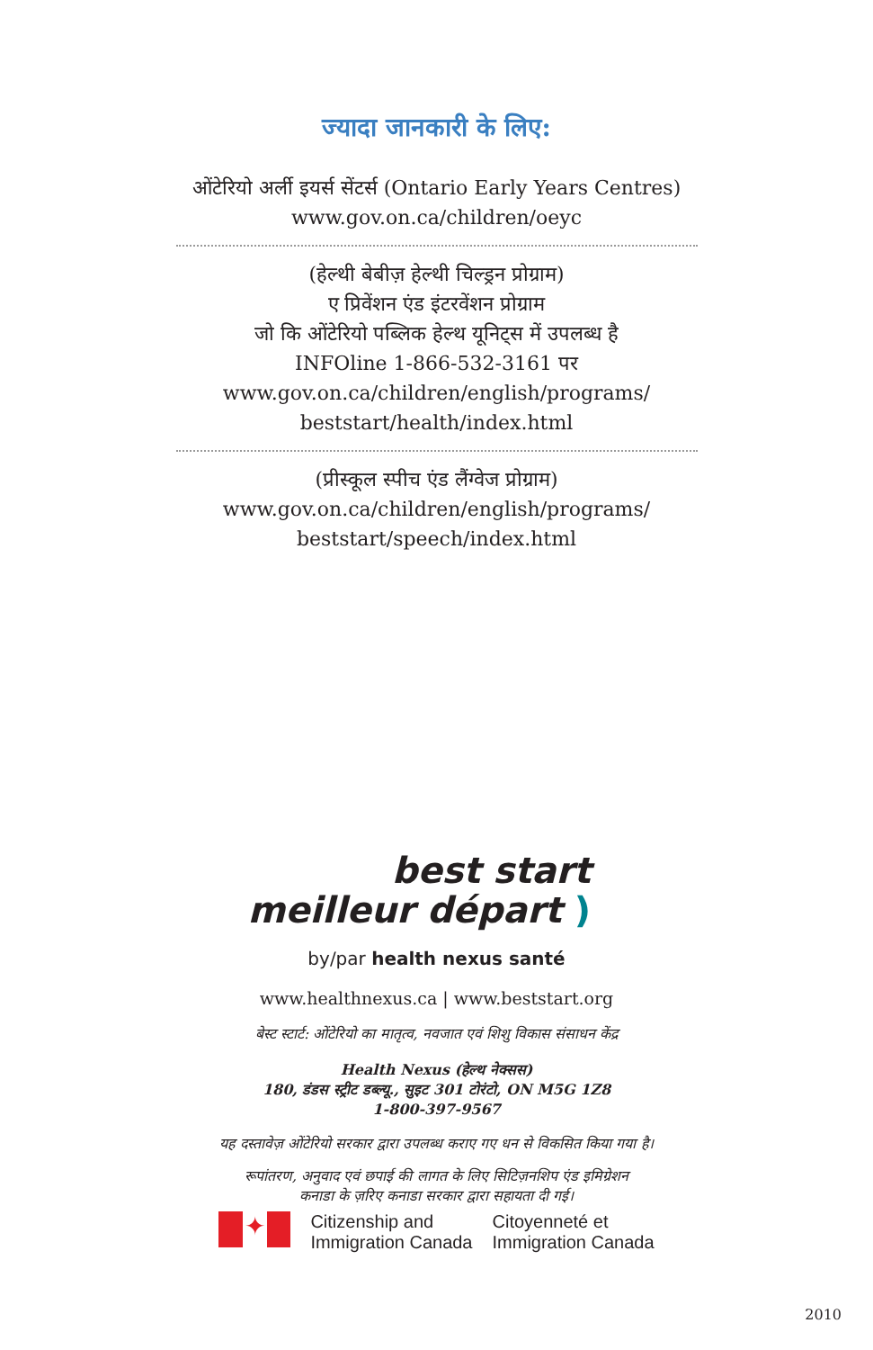ज्यादा जानकारी के लिए:
ओंटेरियो अर्ली इयर्स सेंटर्स (Ontario Early Years Centres)
www.gov.on.ca/children/oeyc
(हेल्थी बेबीज़ हेल्थी चिल्ड्रन प्रोग्राम)
ए प्रिवेंशन एंड इंटरवेंशन प्रोग्राम
जो कि ओंटेरियो पब्लिक हेल्थ यूनिट्स में उपलब्ध है
INFOline 1-866-532-3161 पर
www.gov.on.ca/children/english/programs/ beststart/health/index.html
(प्रीस्कूल स्पीच एंड लैंग्वेज प्रोग्राम)
www.gov.on.ca/children/english/programs/ beststart/speech/index.html
best start
meilleur départ )
by/par health nexus santé
www.healthnexus.ca | www.beststart.org
बेस्ट स्टार्ट: ओंटेरियो का मातृत्व, नवजात एवं शिशु विकास संसाधन केंद्र
Health Nexus (हेल्थ नेक्सस)
180, डंडस स्ट्रीट डब्ल्यू., सुइट 301 टोरंटो, ON M5G 1Z8
1-800-397-9567
यह दस्तावेज़ ओंटेरियो सरकार द्वारा उपलब्ध कराए गए धन से विकसित किया गया है।
रूपांतरण, अनुवाद एवं छपाई की लागत के लिए सिटिज़नशिप एंड इमिग्रेशन
कनाडा के ज़रिए कनाडा सरकार द्वारा सहायता दी गई।
✦
Citizenship and
Immigration Canada
Citoyenneté et
Immigration Canada
2010